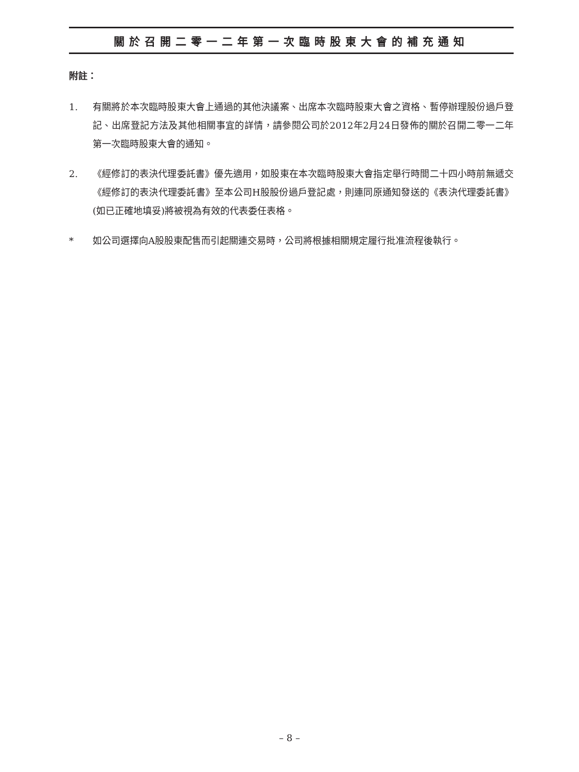關於召開二零一二年第一次臨時股東大會的補充通知
附註：
1. 有關將於本次臨時股東大會上通過的其他決議案、出席本次臨時股東大會之資格、暫停辦理股份過戶登記、出席登記方法及其他相關事宜的詳情，請參閱公司於2012年2月24日發佈的關於召開二零一二年第一次臨時股東大會的通知。
2. 《經修訂的表決代理委託書》優先適用，如股東在本次臨時股東大會指定舉行時間二十四小時前無遞交《經修訂的表決代理委託書》至本公司H股股份過戶登記處，則連同原通知發送的《表決代理委託書》(如已正確地填妥)將被視為有效的代表委任表格。
* 如公司選擇向A股股東配售而引起關連交易時，公司將根據相關規定履行批准流程後執行。
– 8 –